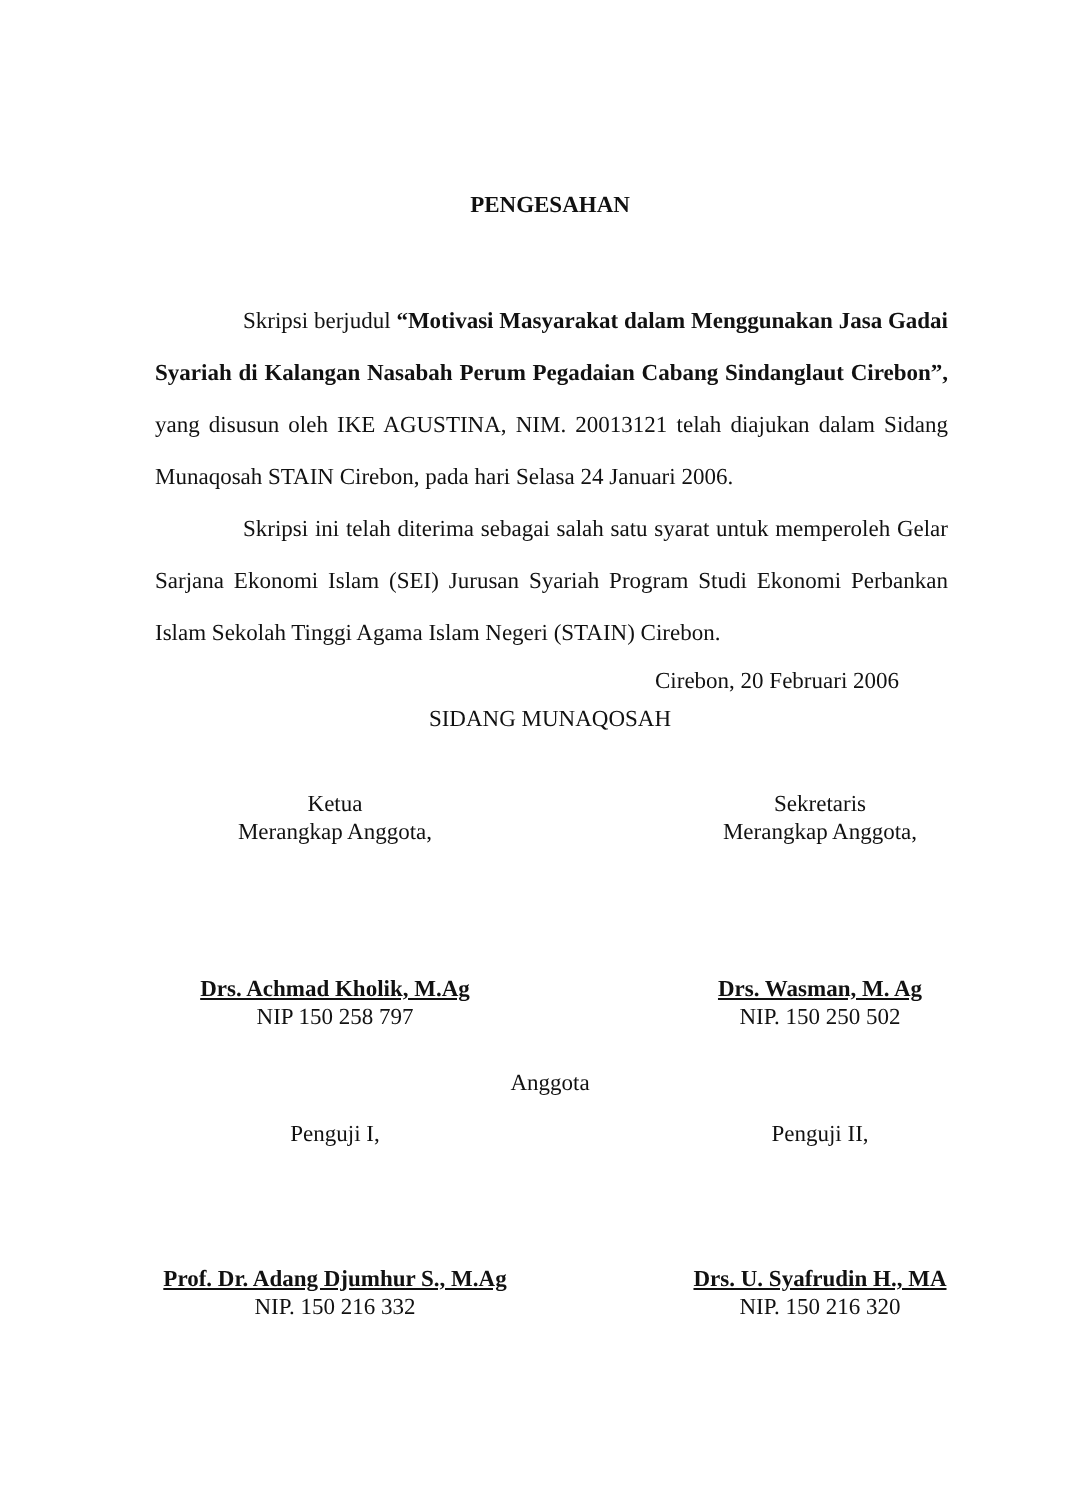PENGESAHAN
Skripsi berjudul “Motivasi Masyarakat dalam Menggunakan Jasa Gadai Syariah di Kalangan Nasabah Perum Pegadaian Cabang Sindanglaut Cirebon”, yang disusun oleh IKE AGUSTINA, NIM. 20013121 telah diajukan dalam Sidang Munaqosah STAIN Cirebon, pada hari Selasa 24 Januari 2006.
Skripsi ini telah diterima sebagai salah satu syarat untuk memperoleh Gelar Sarjana Ekonomi Islam (SEI) Jurusan Syariah Program Studi Ekonomi Perbankan Islam Sekolah Tinggi Agama Islam Negeri (STAIN) Cirebon.
Cirebon, 20 Februari 2006
SIDANG MUNAQOSAH
Ketua
Merangkap Anggota,
Sekretaris
Merangkap Anggota,
Drs. Achmad Kholik, M.Ag
NIP 150 258 797
Drs. Wasman, M. Ag
NIP. 150 250 502
Anggota
Penguji I, Penguji II,
Prof. Dr. Adang Djumhur S., M.Ag
NIP. 150 216 332
Drs. U. Syafrudin H., MA
NIP. 150 216 320